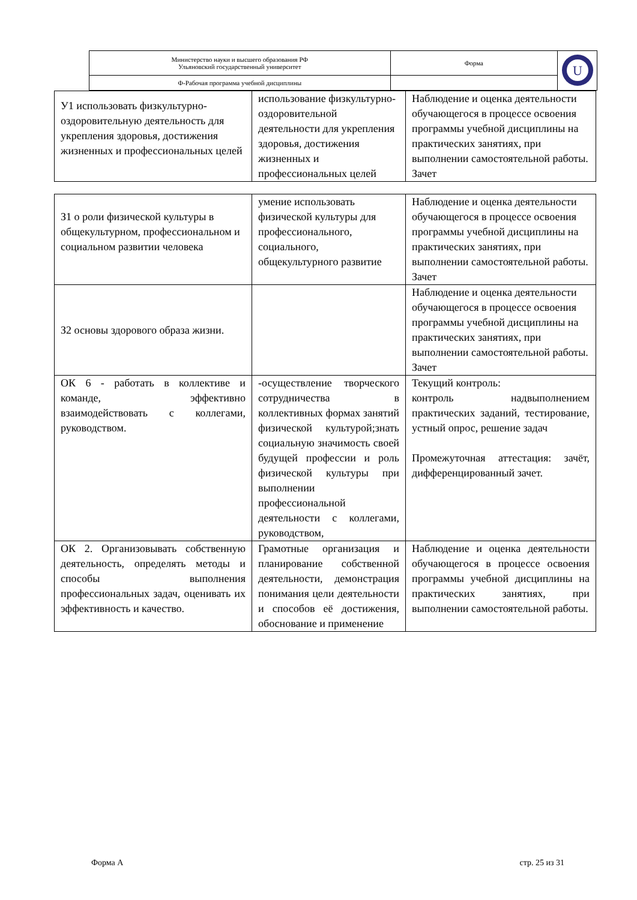| Министерство науки и высшего образования РФ Ульяновский государственный университет | Форма | U |
| Ф-Рабочая программа учебной дисциплины | | |
| У1 использовать физкультурно-оздоровительную деятельность для укрепления здоровья, достижения жизненных и профессиональных целей | использование физкультурно-оздоровительной деятельности для укрепления здоровья, достижения жизненных и профессиональных целей | Наблюдение и оценка деятельности обучающегося в процессе освоения программы учебной дисциплины на практических занятиях, при выполнении самостоятельной работы. Зачет |
| З1 о роли физической культуры в общекультурном, профессиональном и социальном развитии человека | умение использовать физической культуры для профессионального, социального, общекультурного развитие | Наблюдение и оценка деятельности обучающегося в процессе освоения программы учебной дисциплины на практических занятиях, при выполнении самостоятельной работы. Зачет |
| З2 основы здорового образа жизни. | | Наблюдение и оценка деятельности обучающегося в процессе освоения программы учебной дисциплины на практических занятиях, при выполнении самостоятельной работы. Зачет |
| ОК 6 - работать в коллективе и команде, эффективно взаимодействовать с коллегами, руководством. | -осуществление творческого сотрудничества в коллективных формах занятий физической культурой;знать социальную значимость своей будущей профессии и роль физической культуры при выполнении профессиональной деятельности с коллегами, руководством, | Текущий контроль: контроль надвыполнением практических заданий, тестирование, устный опрос, решение задач Промежуточная аттестация: зачёт, дифференцированный зачет. |
| ОК 2. Организовывать собственную деятельность, определять методы и способы выполнения профессиональных задач, оценивать их эффективность и качество. | Грамотные организация и планирование собственной деятельности, демонстрация понимания цели деятельности и способов её достижения, обоснование и применение | Наблюдение и оценка деятельности обучающегося в процессе освоения программы учебной дисциплины на практических занятиях, при выполнении самостоятельной работы. |
Форма А стр. 25 из 31